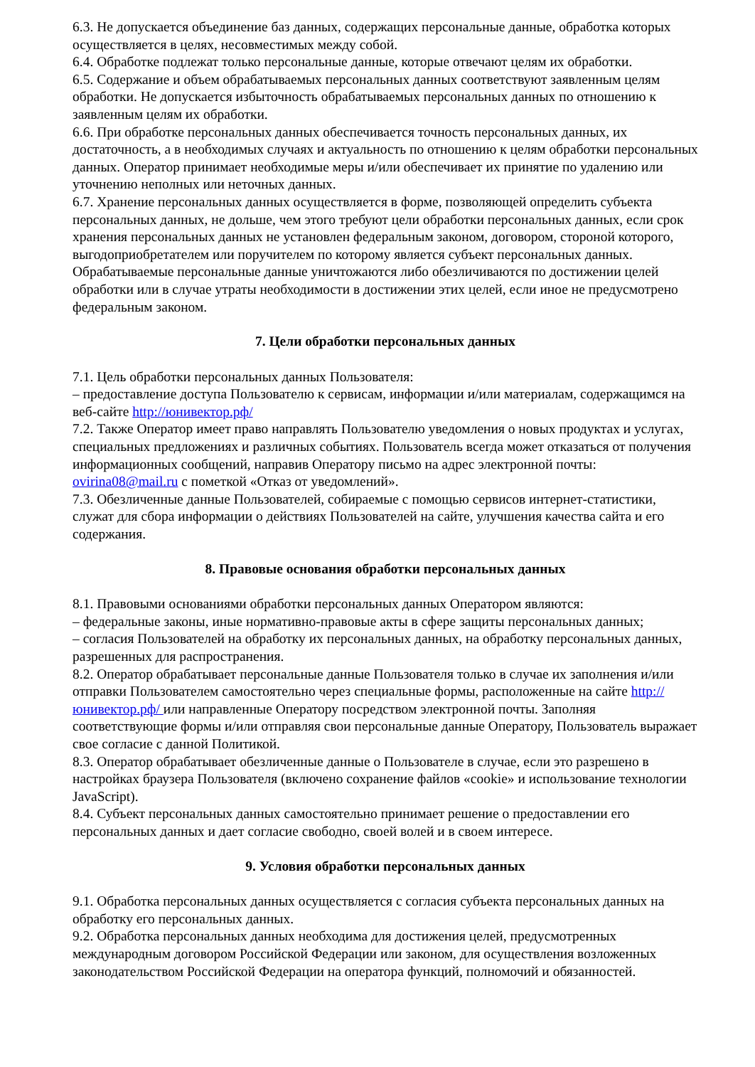6.3. Не допускается объединение баз данных, содержащих персональные данные, обработка которых осуществляется в целях, несовместимых между собой.
6.4. Обработке подлежат только персональные данные, которые отвечают целям их обработки.
6.5. Содержание и объем обрабатываемых персональных данных соответствуют заявленным целям обработки. Не допускается избыточность обрабатываемых персональных данных по отношению к заявленным целям их обработки.
6.6. При обработке персональных данных обеспечивается точность персональных данных, их достаточность, а в необходимых случаях и актуальность по отношению к целям обработки персональных данных. Оператор принимает необходимые меры и/или обеспечивает их принятие по удалению или уточнению неполных или неточных данных.
6.7. Хранение персональных данных осуществляется в форме, позволяющей определить субъекта персональных данных, не дольше, чем этого требуют цели обработки персональных данных, если срок хранения персональных данных не установлен федеральным законом, договором, стороной которого, выгодоприобретателем или поручителем по которому является субъект персональных данных. Обрабатываемые персональные данные уничтожаются либо обезличиваются по достижении целей обработки или в случае утраты необходимости в достижении этих целей, если иное не предусмотрено федеральным законом.
7. Цели обработки персональных данных
7.1. Цель обработки персональных данных Пользователя:
– предоставление доступа Пользователю к сервисам, информации и/или материалам, содержащимся на веб-сайте http://юнивектор.рф/
7.2. Также Оператор имеет право направлять Пользователю уведомления о новых продуктах и услугах, специальных предложениях и различных событиях. Пользователь всегда может отказаться от получения информационных сообщений, направив Оператору письмо на адрес электронной почты: ovirina08@mail.ru с пометкой «Отказ от уведомлений».
7.3. Обезличенные данные Пользователей, собираемые с помощью сервисов интернет-статистики, служат для сбора информации о действиях Пользователей на сайте, улучшения качества сайта и его содержания.
8. Правовые основания обработки персональных данных
8.1. Правовыми основаниями обработки персональных данных Оператором являются:
– федеральные законы, иные нормативно-правовые акты в сфере защиты персональных данных;
– согласия Пользователей на обработку их персональных данных, на обработку персональных данных, разрешенных для распространения.
8.2. Оператор обрабатывает персональные данные Пользователя только в случае их заполнения и/или отправки Пользователем самостоятельно через специальные формы, расположенные на сайте http://юнивектор.рф/ или направленные Оператору посредством электронной почты. Заполняя соответствующие формы и/или отправляя свои персональные данные Оператору, Пользователь выражает свое согласие с данной Политикой.
8.3. Оператор обрабатывает обезличенные данные о Пользователе в случае, если это разрешено в настройках браузера Пользователя (включено сохранение файлов «cookie» и использование технологии JavaScript).
8.4. Субъект персональных данных самостоятельно принимает решение о предоставлении его персональных данных и дает согласие свободно, своей волей и в своем интересе.
9. Условия обработки персональных данных
9.1. Обработка персональных данных осуществляется с согласия субъекта персональных данных на обработку его персональных данных.
9.2. Обработка персональных данных необходима для достижения целей, предусмотренных международным договором Российской Федерации или законом, для осуществления возложенных законодательством Российской Федерации на оператора функций, полномочий и обязанностей.